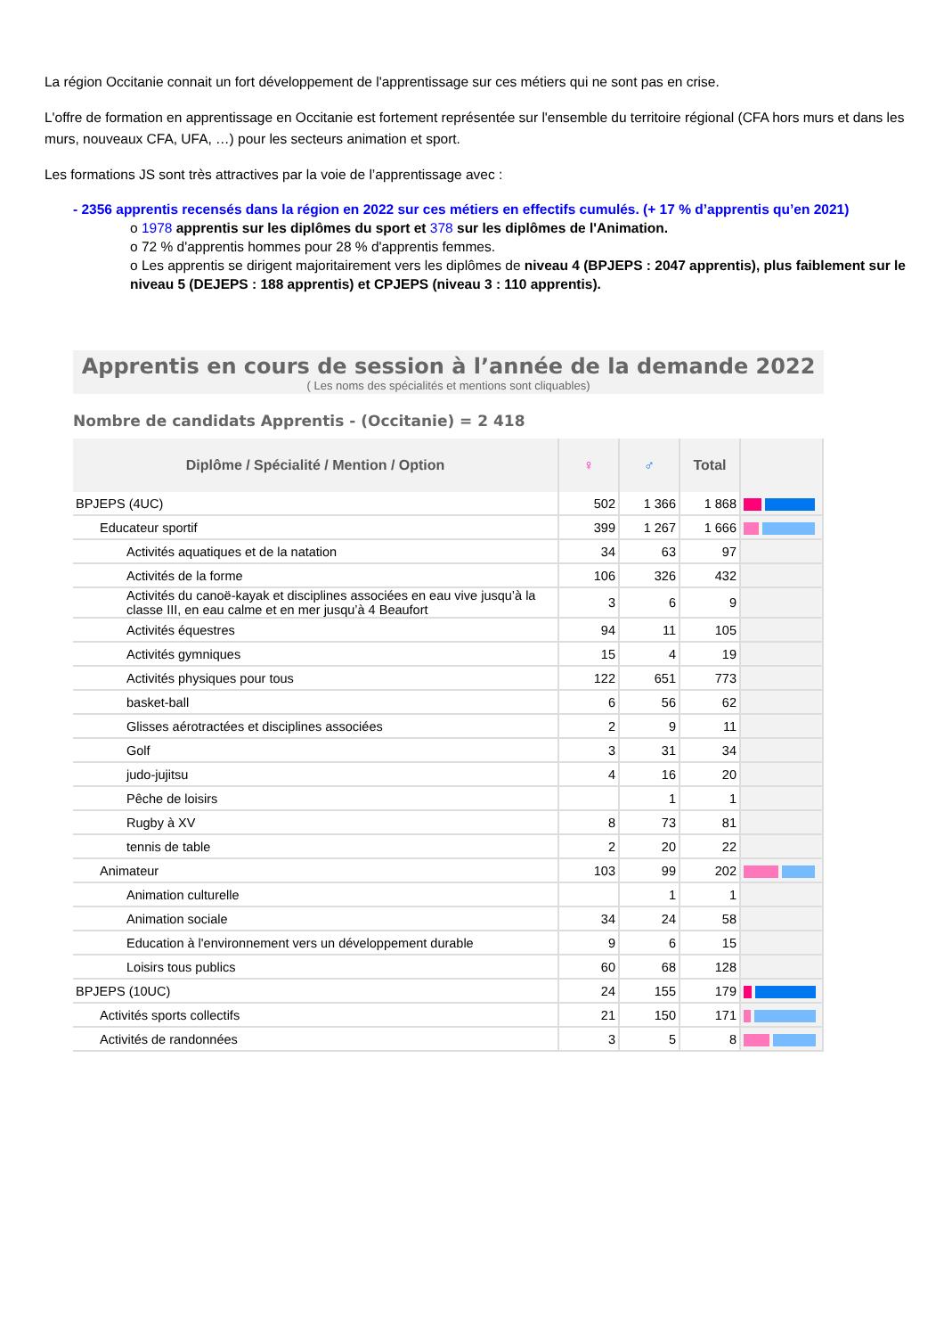La région Occitanie connait un fort développement de l'apprentissage sur ces métiers qui ne sont pas en crise.
L'offre de formation en apprentissage en Occitanie est fortement représentée sur l'ensemble du territoire régional (CFA hors murs et dans les murs, nouveaux CFA, UFA, …) pour les secteurs animation et sport.
Les formations JS sont très attractives par la voie de l’apprentissage avec :
- 2356 apprentis recensés dans la région en 2022 sur ces métiers en effectifs cumulés. (+ 17 % d’apprentis qu’en 2021)
o 1978 apprentis sur les diplômes du sport et 378 sur les diplômes de l'Animation.
o 72 % d'apprentis hommes pour 28 % d'apprentis femmes.
o Les apprentis se dirigent majoritairement vers les diplômes de niveau 4 (BPJEPS : 2047 apprentis), plus faiblement sur le niveau 5 (DEJEPS : 188 apprentis) et CPJEPS (niveau 3 : 110 apprentis).
Apprentis en cours de session à l’année de la demande 2022
( Les noms des spécialités et mentions sont cliquables)
Nombre de candidats Apprentis - (Occitanie) = 2 418
| Diplôme / Spécialité / Mention / Option | ♀ | ♂ | Total | |
| --- | --- | --- | --- | --- |
| BPJEPS (4UC) | 502 | 1 366 | 1 868 | |
| Educateur sportif | 399 | 1 267 | 1 666 | |
| Activités aquatiques et de la natation | 34 | 63 | 97 | |
| Activités de la forme | 106 | 326 | 432 | |
| Activités du canoë-kayak et disciplines associées en eau vive jusqu’à la classe III, en eau calme et en mer jusqu’à 4 Beaufort | 3 | 6 | 9 | |
| Activités équestres | 94 | 11 | 105 | |
| Activités gymniques | 15 | 4 | 19 | |
| Activités physiques pour tous | 122 | 651 | 773 | |
| basket-ball | 6 | 56 | 62 | |
| Glisses aérotractées et disciplines associées | 2 | 9 | 11 | |
| Golf | 3 | 31 | 34 | |
| judo-jujitsu | 4 | 16 | 20 | |
| Pêche de loisirs | | 1 | 1 | |
| Rugby à XV | 8 | 73 | 81 | |
| tennis de table | 2 | 20 | 22 | |
| Animateur | 103 | 99 | 202 | |
| Animation culturelle | | 1 | 1 | |
| Animation sociale | 34 | 24 | 58 | |
| Education à l'environnement vers un développement durable | 9 | 6 | 15 | |
| Loisirs tous publics | 60 | 68 | 128 | |
| BPJEPS (10UC) | 24 | 155 | 179 | |
| Activités sports collectifs | 21 | 150 | 171 | |
| Activités de randonnées | 3 | 5 | 8 | |